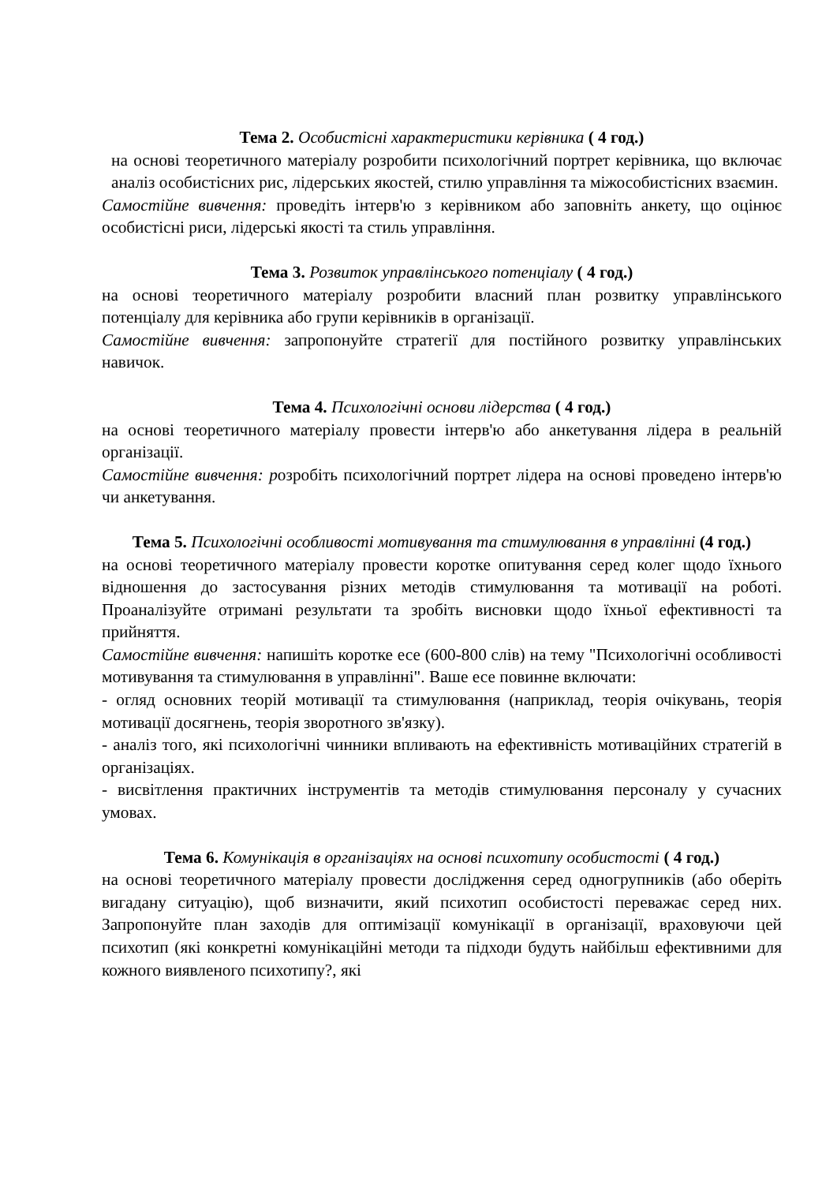Тема 2. Особистісні характеристики керівника ( 4 год.)
на основі теоретичного матеріалу розробити психологічний портрет керівника, що включає аналіз особистісних рис, лідерських якостей, стилю управління та міжособистісних взаємин.
Самостійне вивчення: проведіть інтерв'ю з керівником або заповніть анкету, що оцінює особистісні риси, лідерські якості та стиль управління.
Тема 3. Розвиток управлінського потенціалу ( 4 год.)
на основі теоретичного матеріалу розробити власний план розвитку управлінського потенціалу для керівника або групи керівників в організації.
Самостійне вивчення: запропонуйте стратегії для постійного розвитку управлінських навичок.
Тема 4. Психологічні основи лідерства ( 4 год.)
на основі теоретичного матеріалу провести інтерв'ю або анкетування лідера в реальній організації.
Самостійне вивчення: розробіть психологічний портрет лідера на основі проведено інтерв'ю чи анкетування.
Тема 5. Психологічні особливості мотивування та стимулювання в управлінні (4 год.)
на основі теоретичного матеріалу провести коротке опитування серед колег щодо їхнього відношення до застосування різних методів стимулювання та мотивації на роботі. Проаналізуйте отримані результати та зробіть висновки щодо їхньої ефективності та прийняття.
Самостійне вивчення: напишіть коротке есе (600-800 слів) на тему "Психологічні особливості мотивування та стимулювання в управлінні". Ваше есе повинне включати:
- огляд основних теорій мотивації та стимулювання (наприклад, теорія очікувань, теорія мотивації досягнень, теорія зворотного зв'язку).
- аналіз того, які психологічні чинники впливають на ефективність мотиваційних стратегій в організаціях.
- висвітлення практичних інструментів та методів стимулювання персоналу у сучасних умовах.
Тема 6. Комунікація в організаціях на основі психотипу особистості ( 4 год.)
на основі теоретичного матеріалу провести дослідження серед одногрупників (або оберіть вигадану ситуацію), щоб визначити, який психотип особистості переважає серед них. Запропонуйте план заходів для оптимізації комунікації в організації, враховуючи цей психотип (які конкретні комунікаційні методи та підходи будуть найбільш ефективними для кожного виявленого психотипу?, які